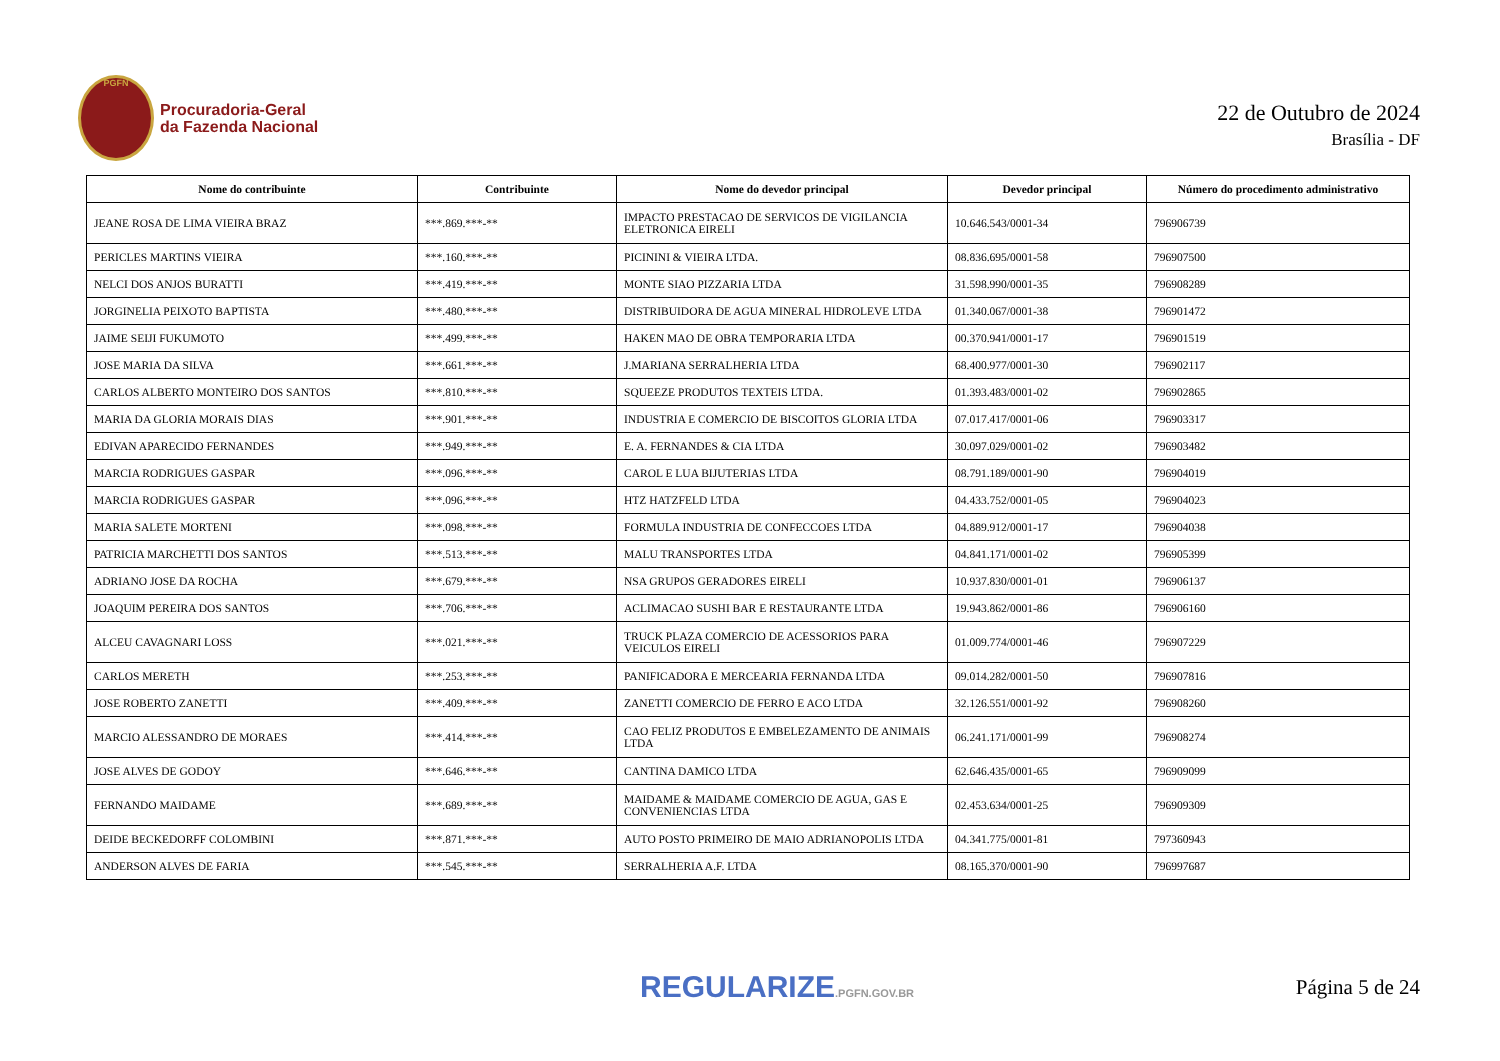PGFN
Procuradoria-Geral
da Fazenda Nacional
22 de Outubro de 2024
Brasília - DF
| Nome do contribuinte | Contribuinte | Nome do devedor principal | Devedor principal | Número do procedimento administrativo |
| --- | --- | --- | --- | --- |
| JEANE ROSA DE LIMA VIEIRA BRAZ | ***.869.***-** | IMPACTO PRESTACAO DE SERVICOS DE VIGILANCIA ELETRONICA EIRELI | 10.646.543/0001-34 | 796906739 |
| PERICLES MARTINS VIEIRA | ***.160.***-** | PICININI & VIEIRA LTDA. | 08.836.695/0001-58 | 796907500 |
| NELCI DOS ANJOS BURATTI | ***.419.***-** | MONTE SIAO PIZZARIA LTDA | 31.598.990/0001-35 | 796908289 |
| JORGINELIA PEIXOTO BAPTISTA | ***.480.***-** | DISTRIBUIDORA DE AGUA MINERAL HIDROLEVE LTDA | 01.340.067/0001-38 | 796901472 |
| JAIME SEIJI FUKUMOTO | ***.499.***-** | HAKEN MAO DE OBRA TEMPORARIA LTDA | 00.370.941/0001-17 | 796901519 |
| JOSE MARIA DA SILVA | ***.661.***-** | J.MARIANA SERRALHERIA LTDA | 68.400.977/0001-30 | 796902117 |
| CARLOS ALBERTO MONTEIRO DOS SANTOS | ***.810.***-** | SQUEEZE PRODUTOS TEXTEIS LTDA. | 01.393.483/0001-02 | 796902865 |
| MARIA DA GLORIA MORAIS DIAS | ***.901.***-** | INDUSTRIA E COMERCIO DE BISCOITOS GLORIA LTDA | 07.017.417/0001-06 | 796903317 |
| EDIVAN APARECIDO FERNANDES | ***.949.***-** | E. A. FERNANDES & CIA LTDA | 30.097.029/0001-02 | 796903482 |
| MARCIA RODRIGUES GASPAR | ***.096.***-** | CAROL E LUA BIJUTERIAS LTDA | 08.791.189/0001-90 | 796904019 |
| MARCIA RODRIGUES GASPAR | ***.096.***-** | HTZ HATZFELD LTDA | 04.433.752/0001-05 | 796904023 |
| MARIA SALETE MORTENI | ***.098.***-** | FORMULA INDUSTRIA DE CONFECCOES LTDA | 04.889.912/0001-17 | 796904038 |
| PATRICIA MARCHETTI DOS SANTOS | ***.513.***-** | MALU TRANSPORTES LTDA | 04.841.171/0001-02 | 796905399 |
| ADRIANO JOSE DA ROCHA | ***.679.***-** | NSA GRUPOS GERADORES EIRELI | 10.937.830/0001-01 | 796906137 |
| JOAQUIM PEREIRA DOS SANTOS | ***.706.***-** | ACLIMACAO SUSHI BAR E RESTAURANTE LTDA | 19.943.862/0001-86 | 796906160 |
| ALCEU CAVAGNARI LOSS | ***.021.***-** | TRUCK PLAZA COMERCIO DE ACESSORIOS PARA VEICULOS EIRELI | 01.009.774/0001-46 | 796907229 |
| CARLOS MERETH | ***.253.***-** | PANIFICADORA E MERCEARIA FERNANDA LTDA | 09.014.282/0001-50 | 796907816 |
| JOSE ROBERTO ZANETTI | ***.409.***-** | ZANETTI COMERCIO DE FERRO E ACO LTDA | 32.126.551/0001-92 | 796908260 |
| MARCIO ALESSANDRO DE MORAES | ***.414.***-** | CAO FELIZ PRODUTOS E EMBELEZAMENTO DE ANIMAIS LTDA | 06.241.171/0001-99 | 796908274 |
| JOSE ALVES DE GODOY | ***.646.***-** | CANTINA DAMICO LTDA | 62.646.435/0001-65 | 796909099 |
| FERNANDO MAIDAME | ***.689.***-** | MAIDAME & MAIDAME COMERCIO DE AGUA, GAS E CONVENIENCIAS LTDA | 02.453.634/0001-25 | 796909309 |
| DEIDE BECKEDORFF COLOMBINI | ***.871.***-** | AUTO POSTO PRIMEIRO DE MAIO ADRIANOPOLIS LTDA | 04.341.775/0001-81 | 797360943 |
| ANDERSON ALVES DE FARIA | ***.545.***-** | SERRALHERIA A.F. LTDA | 08.165.370/0001-90 | 796997687 |
REGULARIZE.PGFN.GOV.BR
Página 5 de 24